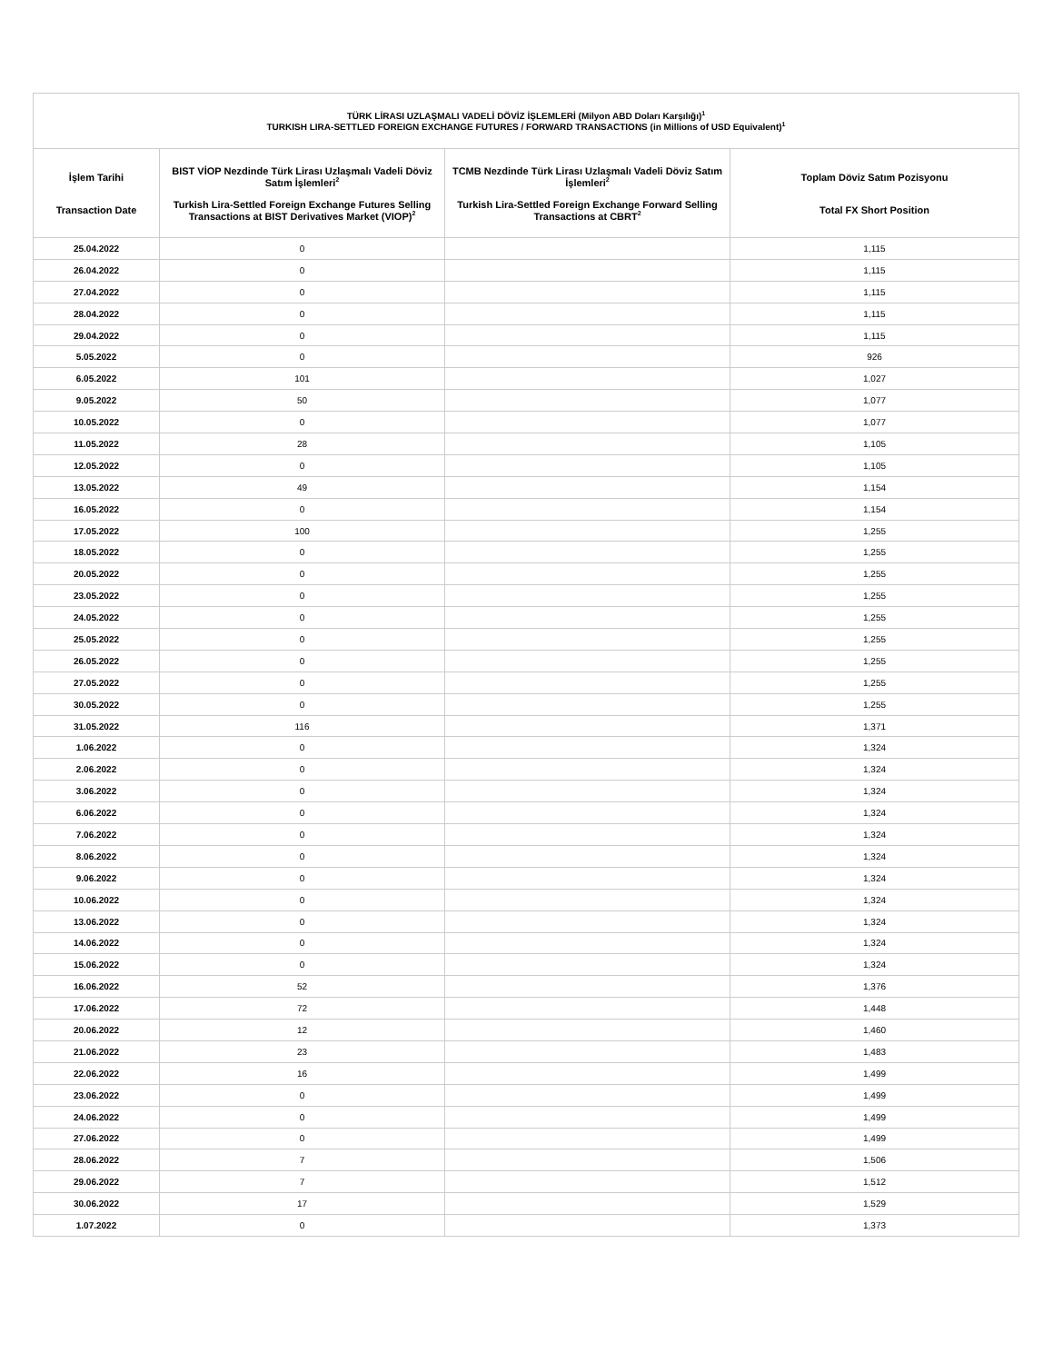| TÜRK LİRASI UZLAŞMALI VADELİ DÖVİZ İŞLEMLERİ (Milyon ABD Doları Karşılığı)<sup>1</sup> TURKISH LIRA-SETTLED FOREIGN EXCHANGE FUTURES / FORWARD TRANSACTIONS (in Millions of USD Equivalent)<sup>1</sup> | | | |
| --- | --- | --- | --- |
| İşlem Tarihi Transaction Date | BIST VİOP Nezdinde Türk Lirası Uzlaşmalı Vadeli Döviz Satım İşlemleri<sup>2</sup> Turkish Lira-Settled Foreign Exchange Futures Selling Transactions at BIST Derivatives Market (VIOP)<sup>2</sup> | TCMB Nezdinde Türk Lirası Uzlaşmalı Vadeli Döviz Satım İşlemleri<sup>2</sup> Turkish Lira-Settled Foreign Exchange Forward Selling Transactions at CBRT<sup>2</sup> | Toplam Döviz Satım Pozisyonu Total FX Short Position |
| 25.04.2022 | 0 | | 1,115 |
| 26.04.2022 | 0 | | 1,115 |
| 27.04.2022 | 0 | | 1,115 |
| 28.04.2022 | 0 | | 1,115 |
| 29.04.2022 | 0 | | 1,115 |
| 5.05.2022 | 0 | | 926 |
| 6.05.2022 | 101 | | 1,027 |
| 9.05.2022 | 50 | | 1,077 |
| 10.05.2022 | 0 | | 1,077 |
| 11.05.2022 | 28 | | 1,105 |
| 12.05.2022 | 0 | | 1,105 |
| 13.05.2022 | 49 | | 1,154 |
| 16.05.2022 | 0 | | 1,154 |
| 17.05.2022 | 100 | | 1,255 |
| 18.05.2022 | 0 | | 1,255 |
| 20.05.2022 | 0 | | 1,255 |
| 23.05.2022 | 0 | | 1,255 |
| 24.05.2022 | 0 | | 1,255 |
| 25.05.2022 | 0 | | 1,255 |
| 26.05.2022 | 0 | | 1,255 |
| 27.05.2022 | 0 | | 1,255 |
| 30.05.2022 | 0 | | 1,255 |
| 31.05.2022 | 116 | | 1,371 |
| 1.06.2022 | 0 | | 1,324 |
| 2.06.2022 | 0 | | 1,324 |
| 3.06.2022 | 0 | | 1,324 |
| 6.06.2022 | 0 | | 1,324 |
| 7.06.2022 | 0 | | 1,324 |
| 8.06.2022 | 0 | | 1,324 |
| 9.06.2022 | 0 | | 1,324 |
| 10.06.2022 | 0 | | 1,324 |
| 13.06.2022 | 0 | | 1,324 |
| 14.06.2022 | 0 | | 1,324 |
| 15.06.2022 | 0 | | 1,324 |
| 16.06.2022 | 52 | | 1,376 |
| 17.06.2022 | 72 | | 1,448 |
| 20.06.2022 | 12 | | 1,460 |
| 21.06.2022 | 23 | | 1,483 |
| 22.06.2022 | 16 | | 1,499 |
| 23.06.2022 | 0 | | 1,499 |
| 24.06.2022 | 0 | | 1,499 |
| 27.06.2022 | 0 | | 1,499 |
| 28.06.2022 | 7 | | 1,506 |
| 29.06.2022 | 7 | | 1,512 |
| 30.06.2022 | 17 | | 1,529 |
| 1.07.2022 | 0 | | 1,373 |